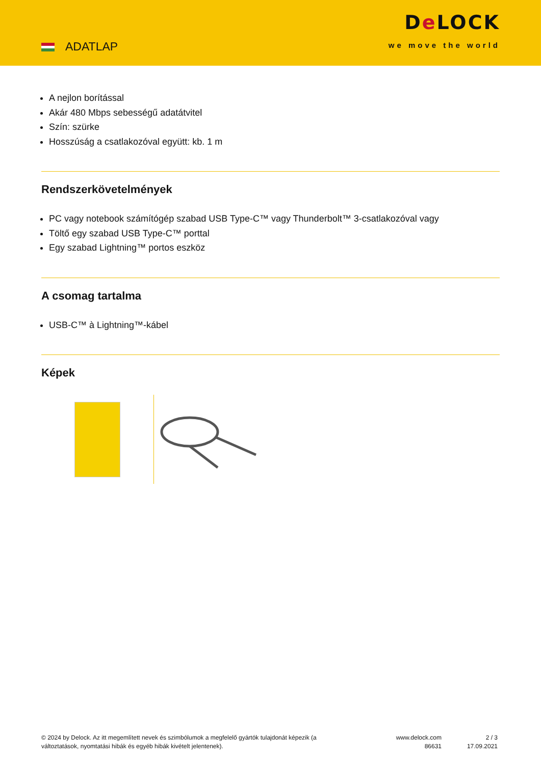ADATLAP
De LOCK
we move the world
A nejlon borítással
Akár 480 Mbps sebességű adatátvitel
Szín: szürke
Hosszúság a csatlakozóval együtt: kb. 1 m
Rendszerkövetelmények
PC vagy notebook számítógép szabad USB Type-C™ vagy Thunderbolt™ 3-csatlakozóval vagy
Töltő egy szabad USB Type-C™ porttal
Egy szabad Lightning™ portos eszköz
A csomag tartalma
USB-C™ à Lightning™-kábel
Képek
© 2024 by Delock. Az itt megemlített nevek és szimbólumok a megfelelő gyártók tulajdonát képezik (a változtatások, nyomtatási hibák és egyéb hibák kivételt jelentenek).
www.delock.com
86631
2 / 3
17.09.2021